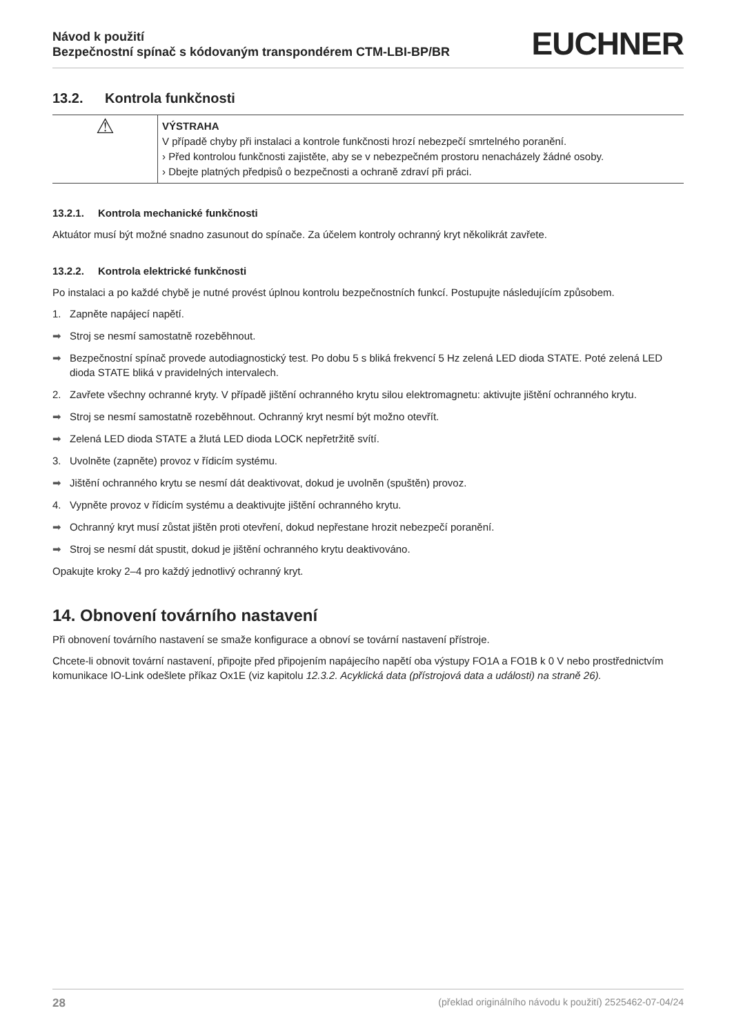Návod k použití
Bezpečnostní spínač s kódovaným transpondérem CTM-LBI-BP/BR
EUCHNER
13.2. Kontrola funkčnosti
| ⚠ | VÝSTRAHA V případě chyby při instalaci a kontrole funkčnosti hrozí nebezpečí smrtelného poranění. › Před kontrolou funkčnosti zajistěte, aby se v nebezpečném prostoru nenacházely žádné osoby. › Dbejte platných předpisů o bezpečnosti a ochraně zdraví při práci. |
13.2.1. Kontrola mechanické funkčnosti
Aktuátor musí být možné snadno zasunout do spínače. Za účelem kontroly ochranný kryt několikrát zavřete.
13.2.2. Kontrola elektrické funkčnosti
Po instalaci a po každé chybě je nutné provést úplnou kontrolu bezpečnostních funkcí. Postupujte následujícím způsobem.
1. Zapněte napájecí napětí.
➡ Stroj se nesmí samostatně rozeběhnout.
➡ Bezpečnostní spínač provede autodiagnostický test. Po dobu 5 s bliká frekvencí 5 Hz zelená LED dioda STATE. Poté zelená LED dioda STATE bliká v pravidelných intervalech.
2. Zavřete všechny ochranné kryty. V případě jištění ochranného krytu silou elektromagnetu: aktivujte jištění ochranného krytu.
➡ Stroj se nesmí samostatně rozeběhnout. Ochranný kryt nesmí být možno otevřít.
➡ Zelená LED dioda STATE a žlutá LED dioda LOCK nepřetržitě svítí.
3. Uvolněte (zapněte) provoz v řídicím systému.
➡ Jištění ochranného krytu se nesmí dát deaktivovat, dokud je uvolněn (spuštěn) provoz.
4. Vypněte provoz v řídicím systému a deaktivujte jištění ochranného krytu.
➡ Ochranný kryt musí zůstat jištěn proti otevření, dokud nepřestane hrozit nebezpečí poranění.
➡ Stroj se nesmí dát spustit, dokud je jištění ochranného krytu deaktivováno.
Opakujte kroky 2–4 pro každý jednotlivý ochranný kryt.
14. Obnovení továrního nastavení
Při obnovení továrního nastavení se smaže konfigurace a obnoví se tovární nastavení přístroje.
Chcete-li obnovit tovární nastavení, připojte před připojením napájecího napětí oba výstupy FO1A a FO1B k 0 V nebo prostřednictvím komunikace IO-Link odešlete příkaz Ox1E (viz kapitolu 12.3.2. Acyklická data (přístrojová data a události) na straně 26).
28 (překlad originálního návodu k použití) 2525462-07-04/24